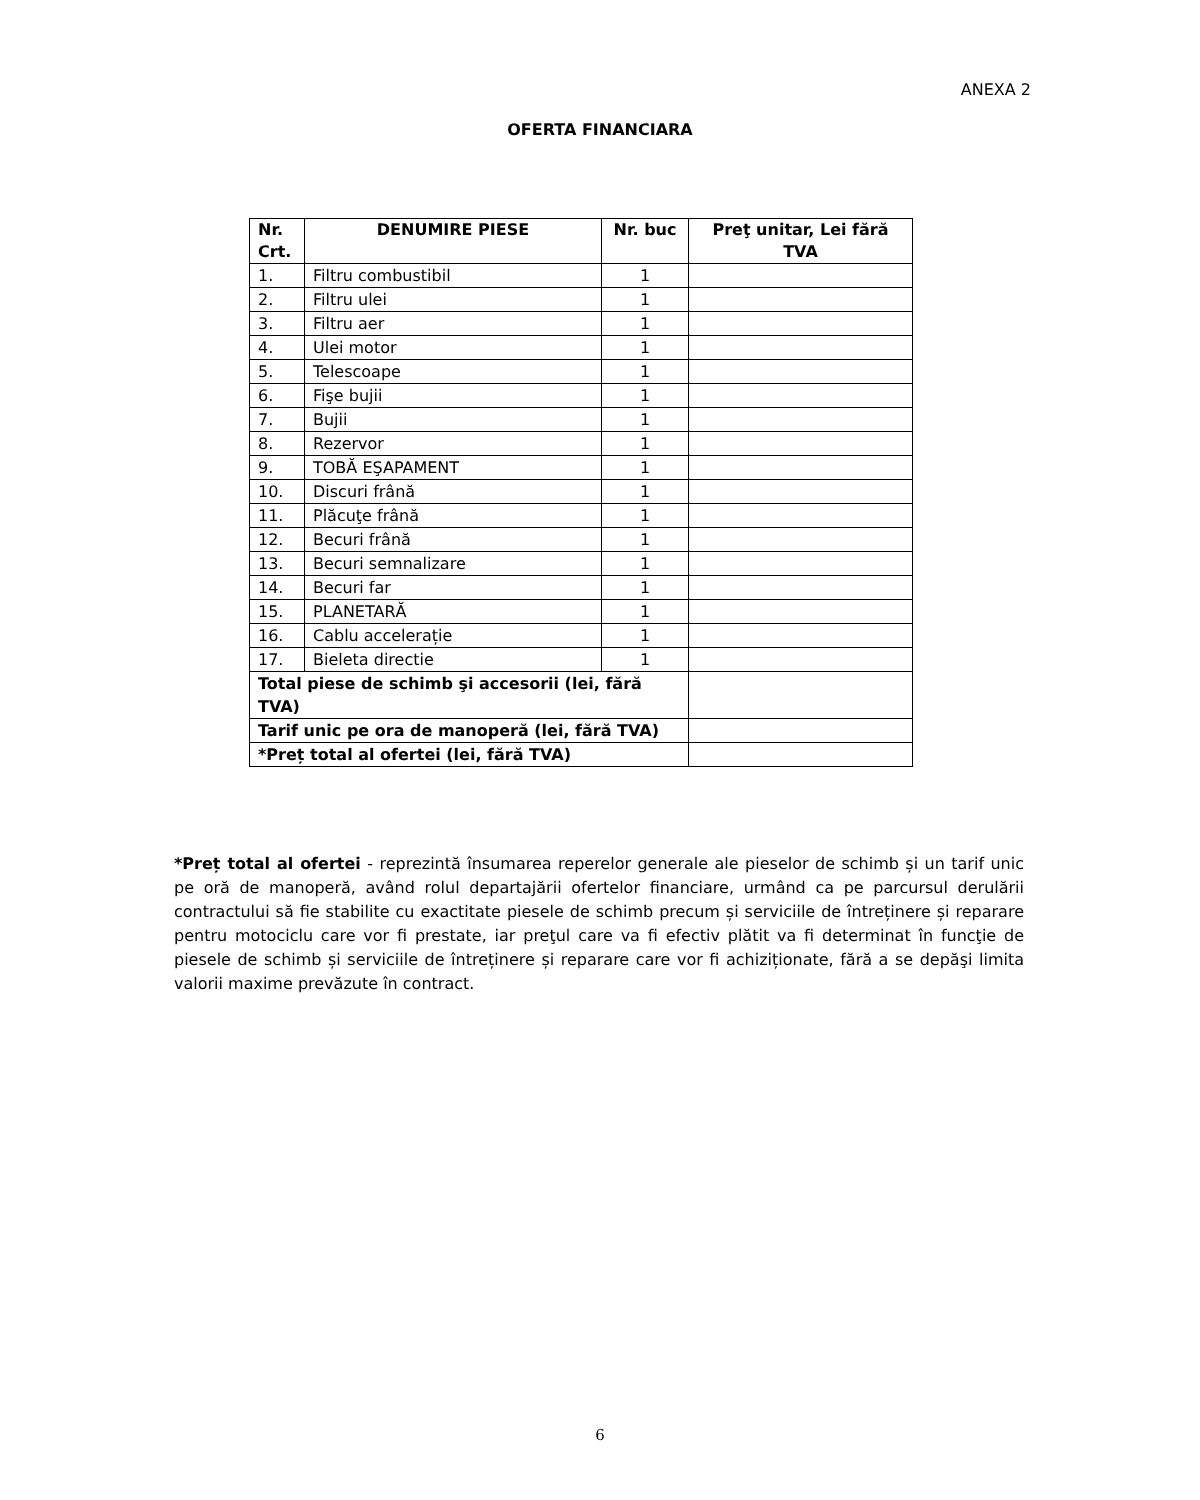ANEXA 2
OFERTA FINANCIARA
| Nr. Crt. | DENUMIRE PIESE | Nr. buc | Preţ unitar, Lei fără TVA |
| --- | --- | --- | --- |
| 1. | Filtru combustibil | 1 | |
| 2. | Filtru ulei | 1 | |
| 3. | Filtru aer | 1 | |
| 4. | Ulei motor | 1 | |
| 5. | Telescoape | 1 | |
| 6. | Fişe bujii | 1 | |
| 7. | Bujii | 1 | |
| 8. | Rezervor | 1 | |
| 9. | TOBĂ EŞAPAMENT | 1 | |
| 10. | Discuri frână | 1 | |
| 11. | Plăcuţe frână | 1 | |
| 12. | Becuri frână | 1 | |
| 13. | Becuri semnalizare | 1 | |
| 14. | Becuri far | 1 | |
| 15. | PLANETARĂ | 1 | |
| 16. | Cablu accelerație | 1 | |
| 17. | Bieleta directie | 1 | |
| Total piese de schimb şi accesorii (lei, fără TVA) | | | |
| Tarif unic pe ora de manoperă (lei, fără TVA) | | | |
| *Preț total al ofertei (lei, fără TVA) | | | |
*Preț total al ofertei - reprezintă însumarea reperelor generale ale pieselor de schimb și un tarif unic pe oră de manoperă, având rolul departajării ofertelor financiare, urmând ca pe parcursul derulării contractului să fie stabilite cu exactitate piesele de schimb precum și serviciile de întreținere și reparare pentru motociclu care vor fi prestate, iar preţul care va fi efectiv plătit va fi determinat în funcţie de piesele de schimb și serviciile de întreținere și reparare care vor fi achiziționate, fără a se depăşi limita valorii maxime prevăzute în contract.
6